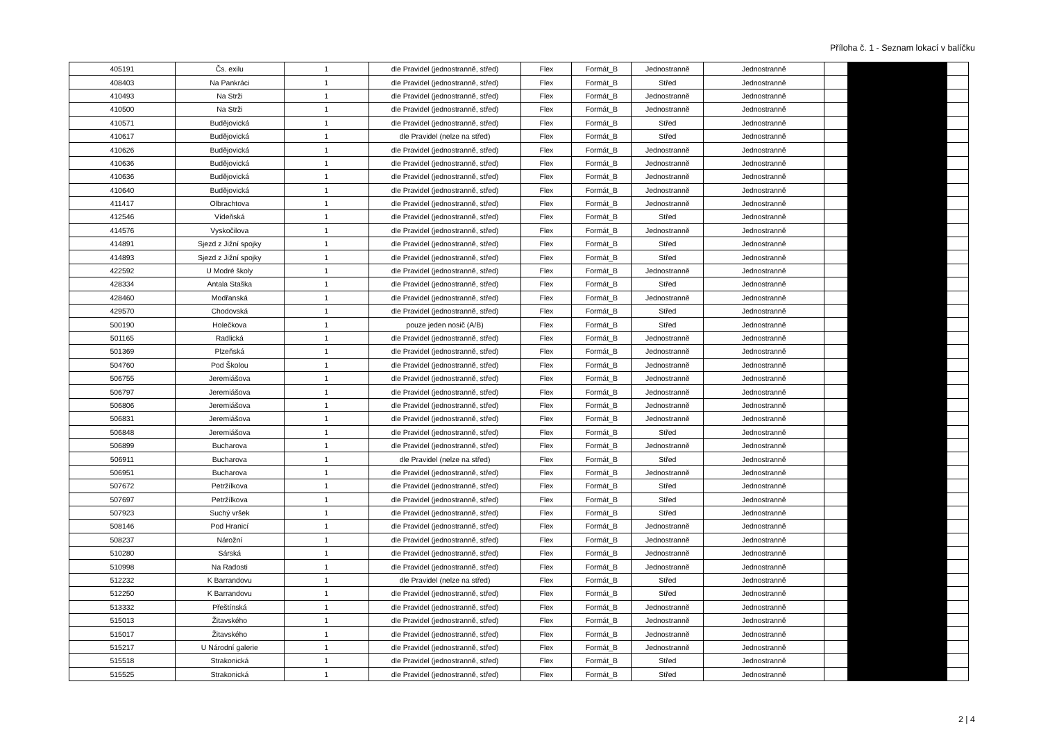Příloha č. 1 - Seznam lokací v balíčku
| 405191 | Čs. exilu | 1 | dle Pravidel (jednostranně, střed) | Flex | Formát_B | Jednostranně | Jednostranně | | | |
| 408403 | Na Pankráci | 1 | dle Pravidel (jednostranně, střed) | Flex | Formát_B | Střed | Jednostranně | | | |
| 410493 | Na Strži | 1 | dle Pravidel (jednostranně, střed) | Flex | Formát_B | Jednostranně | Jednostranně | | | |
| 410500 | Na Strži | 1 | dle Pravidel (jednostranně, střed) | Flex | Formát_B | Jednostranně | Jednostranně | | | |
| 410571 | Budějovická | 1 | dle Pravidel (jednostranně, střed) | Flex | Formát_B | Střed | Jednostranně | | | |
| 410617 | Budějovická | 1 | dle Pravidel (nelze na střed) | Flex | Formát_B | Střed | Jednostranně | | | |
| 410626 | Budějovická | 1 | dle Pravidel (jednostranně, střed) | Flex | Formát_B | Jednostranně | Jednostranně | | | |
| 410636 | Budějovická | 1 | dle Pravidel (jednostranně, střed) | Flex | Formát_B | Jednostranně | Jednostranně | | | |
| 410636 | Budějovická | 1 | dle Pravidel (jednostranně, střed) | Flex | Formát_B | Jednostranně | Jednostranně | | | |
| 410640 | Budějovická | 1 | dle Pravidel (jednostranně, střed) | Flex | Formát_B | Jednostranně | Jednostranně | | | |
| 411417 | Olbrachtova | 1 | dle Pravidel (jednostranně, střed) | Flex | Formát_B | Jednostranně | Jednostranně | | | |
| 412546 | Vídeňská | 1 | dle Pravidel (jednostranně, střed) | Flex | Formát_B | Střed | Jednostranně | | | |
| 414576 | Vyskočilova | 1 | dle Pravidel (jednostranně, střed) | Flex | Formát_B | Jednostranně | Jednostranně | | | |
| 414891 | Sjezd z Jižní spojky | 1 | dle Pravidel (jednostranně, střed) | Flex | Formát_B | Střed | Jednostranně | | | |
| 414893 | Sjezd z Jižní spojky | 1 | dle Pravidel (jednostranně, střed) | Flex | Formát_B | Střed | Jednostranně | | | |
| 422592 | U Modré školy | 1 | dle Pravidel (jednostranně, střed) | Flex | Formát_B | Jednostranně | Jednostranně | | | |
| 428334 | Antala Staška | 1 | dle Pravidel (jednostranně, střed) | Flex | Formát_B | Střed | Jednostranně | | | |
| 428460 | Modřanská | 1 | dle Pravidel (jednostranně, střed) | Flex | Formát_B | Jednostranně | Jednostranně | | | |
| 429570 | Chodovská | 1 | dle Pravidel (jednostranně, střed) | Flex | Formát_B | Střed | Jednostranně | | | |
| 500190 | Holečkova | 1 | pouze jeden nosič (A/B) | Flex | Formát_B | Střed | Jednostranně | | | |
| 501165 | Radlická | 1 | dle Pravidel (jednostranně, střed) | Flex | Formát_B | Jednostranně | Jednostranně | | | |
| 501369 | Plzeňská | 1 | dle Pravidel (jednostranně, střed) | Flex | Formát_B | Jednostranně | Jednostranně | | | |
| 504760 | Pod Školou | 1 | dle Pravidel (jednostranně, střed) | Flex | Formát_B | Jednostranně | Jednostranně | | | |
| 506755 | Jeremiášova | 1 | dle Pravidel (jednostranně, střed) | Flex | Formát_B | Jednostranně | Jednostranně | | | |
| 506797 | Jeremiášova | 1 | dle Pravidel (jednostranně, střed) | Flex | Formát_B | Jednostranně | Jednostranně | | | |
| 506806 | Jeremiášova | 1 | dle Pravidel (jednostranně, střed) | Flex | Formát_B | Jednostranně | Jednostranně | | | |
| 506831 | Jeremiášova | 1 | dle Pravidel (jednostranně, střed) | Flex | Formát_B | Jednostranně | Jednostranně | | | |
| 506848 | Jeremiášova | 1 | dle Pravidel (jednostranně, střed) | Flex | Formát_B | Střed | Jednostranně | | | |
| 506899 | Bucharova | 1 | dle Pravidel (jednostranně, střed) | Flex | Formát_B | Jednostranně | Jednostranně | | | |
| 506911 | Bucharova | 1 | dle Pravidel (nelze na střed) | Flex | Formát_B | Střed | Jednostranně | | | |
| 506951 | Bucharova | 1 | dle Pravidel (jednostranně, střed) | Flex | Formát_B | Jednostranně | Jednostranně | | | |
| 507672 | Petržílkova | 1 | dle Pravidel (jednostranně, střed) | Flex | Formát_B | Střed | Jednostranně | | | |
| 507697 | Petržílkova | 1 | dle Pravidel (jednostranně, střed) | Flex | Formát_B | Střed | Jednostranně | | | |
| 507923 | Suchý vršek | 1 | dle Pravidel (jednostranně, střed) | Flex | Formát_B | Střed | Jednostranně | | | |
| 508146 | Pod Hranicí | 1 | dle Pravidel (jednostranně, střed) | Flex | Formát_B | Jednostranně | Jednostranně | | | |
| 508237 | Nárožní | 1 | dle Pravidel (jednostranně, střed) | Flex | Formát_B | Jednostranně | Jednostranně | | | |
| 510280 | Sárská | 1 | dle Pravidel (jednostranně, střed) | Flex | Formát_B | Jednostranně | Jednostranně | | | |
| 510998 | Na Radosti | 1 | dle Pravidel (jednostranně, střed) | Flex | Formát_B | Jednostranně | Jednostranně | | | |
| 512232 | K Barrandovu | 1 | dle Pravidel (nelze na střed) | Flex | Formát_B | Střed | Jednostranně | | | |
| 512250 | K Barrandovu | 1 | dle Pravidel (jednostranně, střed) | Flex | Formát_B | Střed | Jednostranně | | | |
| 513332 | Přeštínská | 1 | dle Pravidel (jednostranně, střed) | Flex | Formát_B | Jednostranně | Jednostranně | | | |
| 515013 | Žitavského | 1 | dle Pravidel (jednostranně, střed) | Flex | Formát_B | Jednostranně | Jednostranně | | | |
| 515017 | Žitavského | 1 | dle Pravidel (jednostranně, střed) | Flex | Formát_B | Jednostranně | Jednostranně | | | |
| 515217 | U Národní galerie | 1 | dle Pravidel (jednostranně, střed) | Flex | Formát_B | Jednostranně | Jednostranně | | | |
| 515518 | Strakonická | 1 | dle Pravidel (jednostranně, střed) | Flex | Formát_B | Střed | Jednostranně | | | |
| 515525 | Strakonická | 1 | dle Pravidel (jednostranně, střed) | Flex | Formát_B | Střed | Jednostranně | | | |
2 | 4